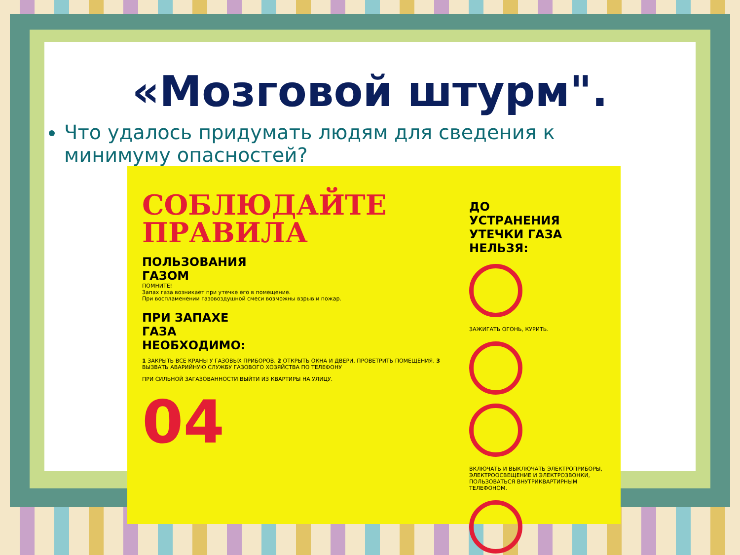«Мозговой штурм".
Что удалось придумать людям для сведения к минимуму опасностей?
СОБЛЮДАЙТЕ
ПРАВИЛА
ПОЛЬЗОВАНИЯ
ГАЗОМ
ПОМНИТЕ!
Запах газа возникает при утечке его в помещение.
При воспламенении газовоздушной смеси возможны взрыв и пожар.
ПРИ ЗАПАХЕ
ГАЗА
НЕОБХОДИМО:
1 ЗАКРЫТЬ ВСЕ КРАНЫ У ГАЗОВЫХ ПРИБОРОВ. 2 ОТКРЫТЬ ОКНА И ДВЕРИ, ПРОВЕТРИТЬ ПОМЕЩЕНИЯ. 3 ВЫЗВАТЬ АВАРИЙНУЮ СЛУЖБУ ГАЗОВОГО ХОЗЯЙСТВА ПО ТЕЛЕФОНУ
ПРИ СИЛЬНОЙ ЗАГАЗОВАННОСТИ ВЫЙТИ ИЗ КВАРТИРЫ НА УЛИЦУ.
04
ДО
УСТРАНЕНИЯ
УТЕЧКИ ГАЗА
НЕЛЬЗЯ:
ЗАЖИГАТЬ ОГОНЬ, КУРИТЬ.
ВКЛЮЧАТЬ И ВЫКЛЮЧАТЬ ЭЛЕКТРОПРИБОРЫ, ЭЛЕКТРООСВЕЩЕНИЕ И ЭЛЕКТРОЗВОНКИ, ПОЛЬЗОВАТЬСЯ ВНУТРИКВАРТИРНЫМ ТЕЛЕФОНОМ.